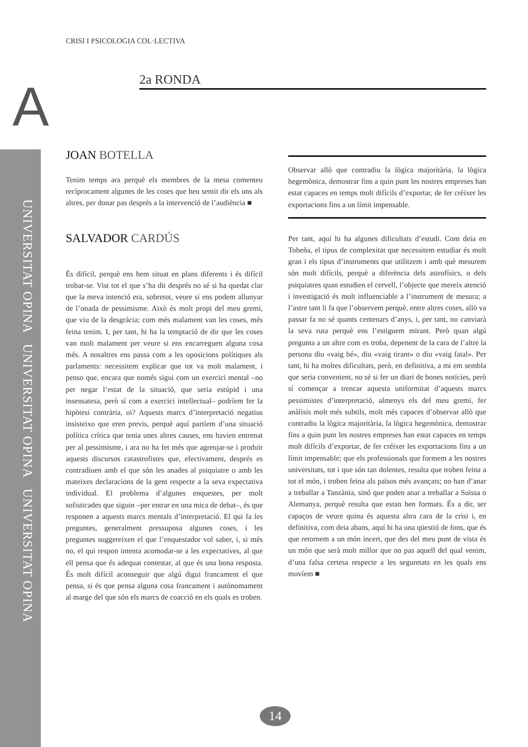UNIVERSITAT OPINA UNIVERSITAT OPINA UNIVERSITAT OPINA
CRISI I PSICOLOGIA COL·LECTIVA
A 2a RONDA
JOAN BOTELLA
Tenim temps ara perquè els membres de la mesa comenteu recíprocament algunes de les coses que heu sentit dir els uns als altres, per donar pas després a la intervenció de l’audiència ■
SALVADOR CARDÚS
És difícil, perquè ens hem situat en plans diferents i és difícil trobar-se. Vist tot el que s’ha dit després no sé si ha quedat clar que la meva intenció era, sobretot, veure si ens podem allunyar de l’onada de pessimisme. Això és molt propi del meu gremi, que viu de la desgràcia; com més malament van les coses, més feina tenim. I, per tant, hi ha la temptació de dir que les coses van molt malament per veure si ens encarreguen alguna cosa més. A nosaltres ens passa com a les oposicions polítiques als parlaments: necessitem explicar que tot va molt malament, i penso que, encara que només sigui com un exercici mental –no per negar l’estat de la situació, que seria estúpid i una insensatesa, però sí com a exercici intellectual– podríem fer la hipòtesi contrària, oi? Aquests marcs d’interpretació negatius insisteixo que eren previs, perquè aquí partíem d’una situació política crítica que tenia unes altres causes, ens havien entrenat per al pessimisme, i ara no ha fet més que agreujar-se i produir aquests discursos catastrofistes que, efectivament, després es contradiuen amb el que són les anades al psiquiatre o amb les mateixes declaracions de la gent respecte a la seva expectativa individual. El problema d’algunes enquestes, per molt sofisticades que siguin –per entrar en una mica de debat–, és que responen a aquests marcs mentals d’interpretació. El qui fa les preguntes, generalment pressuposa algunes coses, i les preguntes suggereixen el que l’enquestador vol saber, i, si més no, el qui respon intenta acomodar-se a les expectatives, al que ell pensa que és adequat contestar, al que és una bona resposta. És molt difícil aconseguir que algú digui francament el que pensa, si és que pensa alguna cosa francament i autònomament al marge del que són els marcs de coacció en els quals es troben.
Observar allò que contradiu la lògica majoritària, la lògica hegemònica, demostrar fins a quin punt les nostres empreses han estat capaces en temps molt difícils d’exportar, de fer créixer les exportacions fins a un límit impensable.
Per tant, aquí hi ha algunes dificultats d’estudi. Com deia en Tobeña, el tipus de complexitat que necessitem estudiar és molt gran i els tipus d’instruments que utilitzem i amb què mesurem són molt difícils, perquè a diferència dels astrofísics, o dels psiquiatres quan estudien el cervell, l’objecte que mereix atenció i investigació és molt influenciable a l’instrument de mesura; a l’astre tant li fa que l’observem perquè, entre altres coses, allò va passar fa no sé quants centenars d’anys, i, per tant, no canviarà la seva ruta perquè ens l’estiguem mirant. Però quan algú pregunta a un altre com es troba, depenent de la cara de l’altre la persona diu «vaig bé», diu «vaig tirant» o diu «vaig fatal». Per tant, hi ha moltes dificultats, però, en definitiva, a mi em sembla que seria convenient, no sé si fer un diari de bones notícies, però sí començar a trencar aquesta uniformitat d’aquests marcs pessimistes d’interpretació, almenys els del meu gremi, fer anàlisis molt més subtils, molt més capaces d’observar allò que contradiu la lògica majoritària, la lògica hegemònica, demostrar fins a quin punt les nostres empreses han estat capaces en temps molt difícils d’exportar, de fer créixer les exportacions fins a un límit impensable; que els professionals que formem a les nostres universitats, tot i que són tan dolentes, resulta que troben feina a tot el món, i troben feina als països més avançats; no han d’anar a treballar a Tanzània, sinó que poden anar a treballar a Suïssa o Alemanya, perquè resulta que estan ben formats. És a dir, ser capaços de veure quina és aquesta altra cara de la crisi i, en definitiva, com deia abans, aquí hi ha una qüestió de fons, que és que retornem a un món incert, que des del meu punt de vista és un món que serà molt millor que no pas aquell del qual venim, d’una falsa certesa respecte a les seguretats en les quals ens movíem ■
14